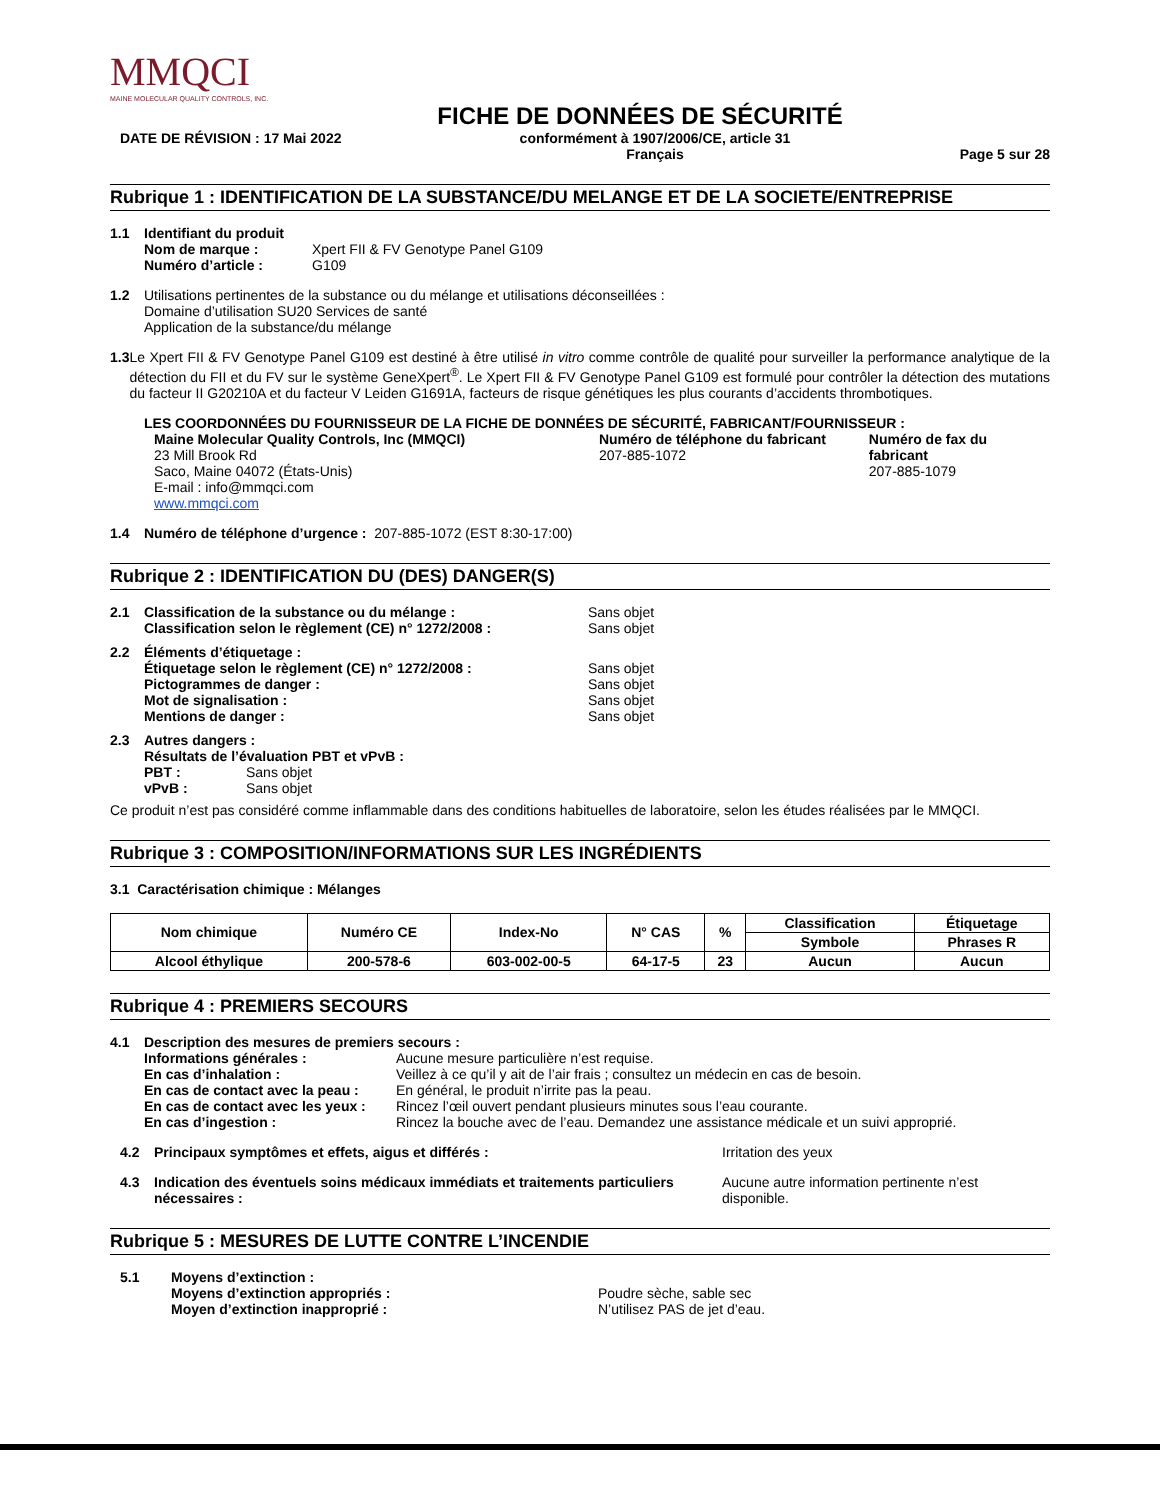MMQCI
MAINE MOLECULAR QUALITY CONTROLS, INC.
FICHE DE DONNÉES DE SÉCURITÉ
DATE DE RÉVISION : 17 Mai 2022 conformément à 1907/2006/CE, article 31
Français
Page 5 sur 28
Rubrique 1 : IDENTIFICATION DE LA SUBSTANCE/DU MELANGE ET DE LA SOCIETE/ENTREPRISE
1.1 Identifiant du produit
| Nom de marque : | Xpert FII & FV Genotype Panel G109 |
| Numéro d’article : | G109 |
1.2 Utilisations pertinentes de la substance ou du mélange et utilisations déconseillées :
Domaine d’utilisation SU20 Services de santé
Application de la substance/du mélange
1.3 Le Xpert FII & FV Genotype Panel G109 est destiné à être utilisé in vitro comme contrôle de qualité pour surveiller la performance analytique de la détection du FII et du FV sur le système GeneXpert<sup>®</sup>. Le Xpert FII & FV Genotype Panel G109 est formulé pour contrôler la détection des mutations du facteur II G20210A et du facteur V Leiden G1691A, facteurs de risque génétiques les plus courants d’accidents thrombotiques.
LES COORDONNÉES DU FOURNISSEUR DE LA FICHE DE DONNÉES DE SÉCURITÉ, FABRICANT/FOURNISSEUR :
Maine Molecular Quality Controls, Inc (MMQCI)
23 Mill Brook Rd
Saco, Maine 04072 (États-Unis)
E-mail : info@mmqci.com
www.mmqci.com
Numéro de téléphone du fabricant
207-885-1072
Numéro de fax du fabricant
207-885-1079
1.4 Numéro de téléphone d’urgence : 207-885-1072 (EST 8:30-17:00)
Rubrique 2 : IDENTIFICATION DU (DES) DANGER(S)
2.1
| Classification de la substance ou du mélange : | Sans objet |
| Classification selon le règlement (CE) n° 1272/2008 : | Sans objet |
2.2
| Éléments d’étiquetage : | |
| Étiquetage selon le règlement (CE) n° 1272/2008 : | Sans objet |
| Pictogrammes de danger : | Sans objet |
| Mot de signalisation : | Sans objet |
| Mentions de danger : | Sans objet |
2.3 Autres dangers :
Résultats de l’évaluation PBT et vPvB :
| PBT : | Sans objet |
| vPvB : | Sans objet |
Ce produit n’est pas considéré comme inflammable dans des conditions habituelles de laboratoire, selon les études réalisées par le MMQCI.
Rubrique 3 : COMPOSITION/INFORMATIONS SUR LES INGRÉDIENTS
3.1 Caractérisation chimique : Mélanges
| Nom chimique | Numéro CE | Index-No | N° CAS | % | Classification | Étiquetage |
| --- | --- | --- | --- | --- | --- | --- |
| | | | | | Symbole | Phrases R |
| Alcool éthylique | 200-578-6 | 603-002-00-5 | 64-17-5 | 23 | Aucun | Aucun |
Rubrique 4 : PREMIERS SECOURS
4.1 Description des mesures de premiers secours :
| Informations générales : | Aucune mesure particulière n’est requise. |
| En cas d’inhalation : | Veillez à ce qu’il y ait de l’air frais ; consultez un médecin en cas de besoin. |
| En cas de contact avec la peau : | En général, le produit n’irrite pas la peau. |
| En cas de contact avec les yeux : | Rincez l’œil ouvert pendant plusieurs minutes sous l’eau courante. |
| En cas d’ingestion : | Rincez la bouche avec de l’eau. Demandez une assistance médicale et un suivi approprié. |
4.2 Principaux symptômes et effets, aigus et différés : Irritation des yeux
4.3 Indication des éventuels soins médicaux immédiats et traitements particuliers nécessaires : Aucune autre information pertinente n’est disponible.
Rubrique 5 : MESURES DE LUTTE CONTRE L’INCENDIE
5.1 Moyens d’extinction :
Moyens d’extinction appropriés :
Moyen d’extinction inapproprié :
Poudre sèche, sable sec
N’utilisez PAS de jet d’eau.